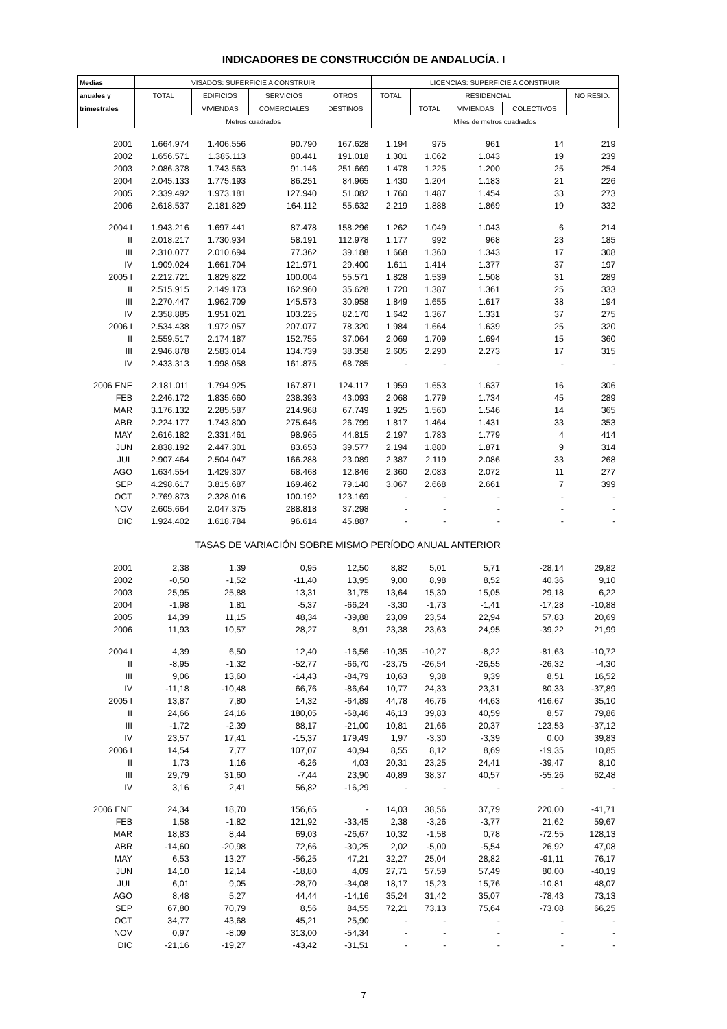INDICADORES DE CONSTRUCCIÓN DE ANDALUCÍA. I
| Medias | VISADOS: SUPERFICIE A CONSTRUIR | | | | LICENCIAS: SUPERFICIE A CONSTRUIR | | | | |
| --- | --- | --- | --- | --- | --- | --- | --- | --- | --- |
| anuales y | TOTAL | EDIFICIOS | SERVICIOS | OTROS | TOTAL | RESIDENCIAL | | | NO RESID. |
| trimestrales | | VIVIENDAS | COMERCIALES | DESTINOS | | TOTAL | VIVIENDAS | COLECTIVOS | |
| | Metros cuadrados | | | | Miles de metros cuadrados | | | | |
| 2001 | 1.664.974 | 1.406.556 | 90.790 | 167.628 | 1.194 | 975 | 961 | 14 | 219 |
| 2002 | 1.656.571 | 1.385.113 | 80.441 | 191.018 | 1.301 | 1.062 | 1.043 | 19 | 239 |
| 2003 | 2.086.378 | 1.743.563 | 91.146 | 251.669 | 1.478 | 1.225 | 1.200 | 25 | 254 |
| 2004 | 2.045.133 | 1.775.193 | 86.251 | 84.965 | 1.430 | 1.204 | 1.183 | 21 | 226 |
| 2005 | 2.339.492 | 1.973.181 | 127.940 | 51.082 | 1.760 | 1.487 | 1.454 | 33 | 273 |
| 2006 | 2.618.537 | 2.181.829 | 164.112 | 55.632 | 2.219 | 1.888 | 1.869 | 19 | 332 |
| 2004 I | 1.943.216 | 1.697.441 | 87.478 | 158.296 | 1.262 | 1.049 | 1.043 | 6 | 214 |
| II | 2.018.217 | 1.730.934 | 58.191 | 112.978 | 1.177 | 992 | 968 | 23 | 185 |
| III | 2.310.077 | 2.010.694 | 77.362 | 39.188 | 1.668 | 1.360 | 1.343 | 17 | 308 |
| IV | 1.909.024 | 1.661.704 | 121.971 | 29.400 | 1.611 | 1.414 | 1.377 | 37 | 197 |
| 2005 I | 2.212.721 | 1.829.822 | 100.004 | 55.571 | 1.828 | 1.539 | 1.508 | 31 | 289 |
| II | 2.515.915 | 2.149.173 | 162.960 | 35.628 | 1.720 | 1.387 | 1.361 | 25 | 333 |
| III | 2.270.447 | 1.962.709 | 145.573 | 30.958 | 1.849 | 1.655 | 1.617 | 38 | 194 |
| IV | 2.358.885 | 1.951.021 | 103.225 | 82.170 | 1.642 | 1.367 | 1.331 | 37 | 275 |
| 2006 I | 2.534.438 | 1.972.057 | 207.077 | 78.320 | 1.984 | 1.664 | 1.639 | 25 | 320 |
| II | 2.559.517 | 2.174.187 | 152.755 | 37.064 | 2.069 | 1.709 | 1.694 | 15 | 360 |
| III | 2.946.878 | 2.583.014 | 134.739 | 38.358 | 2.605 | 2.290 | 2.273 | 17 | 315 |
| IV | 2.433.313 | 1.998.058 | 161.875 | 68.785 | - | - | - | - | - |
| 2006 ENE | 2.181.011 | 1.794.925 | 167.871 | 124.117 | 1.959 | 1.653 | 1.637 | 16 | 306 |
| FEB | 2.246.172 | 1.835.660 | 238.393 | 43.093 | 2.068 | 1.779 | 1.734 | 45 | 289 |
| MAR | 3.176.132 | 2.285.587 | 214.968 | 67.749 | 1.925 | 1.560 | 1.546 | 14 | 365 |
| ABR | 2.224.177 | 1.743.800 | 275.646 | 26.799 | 1.817 | 1.464 | 1.431 | 33 | 353 |
| MAY | 2.616.182 | 2.331.461 | 98.965 | 44.815 | 2.197 | 1.783 | 1.779 | 4 | 414 |
| JUN | 2.838.192 | 2.447.301 | 83.653 | 39.577 | 2.194 | 1.880 | 1.871 | 9 | 314 |
| JUL | 2.907.464 | 2.504.047 | 166.288 | 23.089 | 2.387 | 2.119 | 2.086 | 33 | 268 |
| AGO | 1.634.554 | 1.429.307 | 68.468 | 12.846 | 2.360 | 2.083 | 2.072 | 11 | 277 |
| SEP | 4.298.617 | 3.815.687 | 169.462 | 79.140 | 3.067 | 2.668 | 2.661 | 7 | 399 |
| OCT | 2.769.873 | 2.328.016 | 100.192 | 123.169 | - | - | - | - | - |
| NOV | 2.605.664 | 2.047.375 | 288.818 | 37.298 | - | - | - | - | - |
| DIC | 1.924.402 | 1.618.784 | 96.614 | 45.887 | - | - | - | - | - |
| TASAS DE VARIACIÓN SOBRE MISMO PERÍODO ANUAL ANTERIOR | | | | | | | | | |
| 2001 | 2,38 | 1,39 | 0,95 | 12,50 | 8,82 | 5,01 | 5,71 | -28,14 | 29,82 |
| 2002 | -0,50 | -1,52 | -11,40 | 13,95 | 9,00 | 8,98 | 8,52 | 40,36 | 9,10 |
| 2003 | 25,95 | 25,88 | 13,31 | 31,75 | 13,64 | 15,30 | 15,05 | 29,18 | 6,22 |
| 2004 | -1,98 | 1,81 | -5,37 | -66,24 | -3,30 | -1,73 | -1,41 | -17,28 | -10,88 |
| 2005 | 14,39 | 11,15 | 48,34 | -39,88 | 23,09 | 23,54 | 22,94 | 57,83 | 20,69 |
| 2006 | 11,93 | 10,57 | 28,27 | 8,91 | 23,38 | 23,63 | 24,95 | -39,22 | 21,99 |
| 2004 I | 4,39 | 6,50 | 12,40 | -16,56 | -10,35 | -10,27 | -8,22 | -81,63 | -10,72 |
| II | -8,95 | -1,32 | -52,77 | -66,70 | -23,75 | -26,54 | -26,55 | -26,32 | -4,30 |
| III | 9,06 | 13,60 | -14,43 | -84,79 | 10,63 | 9,38 | 9,39 | 8,51 | 16,52 |
| IV | -11,18 | -10,48 | 66,76 | -86,64 | 10,77 | 24,33 | 23,31 | 80,33 | -37,89 |
| 2005 I | 13,87 | 7,80 | 14,32 | -64,89 | 44,78 | 46,76 | 44,63 | 416,67 | 35,10 |
| II | 24,66 | 24,16 | 180,05 | -68,46 | 46,13 | 39,83 | 40,59 | 8,57 | 79,86 |
| III | -1,72 | -2,39 | 88,17 | -21,00 | 10,81 | 21,66 | 20,37 | 123,53 | -37,12 |
| IV | 23,57 | 17,41 | -15,37 | 179,49 | 1,97 | -3,30 | -3,39 | 0,00 | 39,83 |
| 2006 I | 14,54 | 7,77 | 107,07 | 40,94 | 8,55 | 8,12 | 8,69 | -19,35 | 10,85 |
| II | 1,73 | 1,16 | -6,26 | 4,03 | 20,31 | 23,25 | 24,41 | -39,47 | 8,10 |
| III | 29,79 | 31,60 | -7,44 | 23,90 | 40,89 | 38,37 | 40,57 | -55,26 | 62,48 |
| IV | 3,16 | 2,41 | 56,82 | -16,29 | - | - | - | - | - |
| 2006 ENE | 24,34 | 18,70 | 156,65 | - | 14,03 | 38,56 | 37,79 | 220,00 | -41,71 |
| FEB | 1,58 | -1,82 | 121,92 | -33,45 | 2,38 | -3,26 | -3,77 | 21,62 | 59,67 |
| MAR | 18,83 | 8,44 | 69,03 | -26,67 | 10,32 | -1,58 | 0,78 | -72,55 | 128,13 |
| ABR | -14,60 | -20,98 | 72,66 | -30,25 | 2,02 | -5,00 | -5,54 | 26,92 | 47,08 |
| MAY | 6,53 | 13,27 | -56,25 | 47,21 | 32,27 | 25,04 | 28,82 | -91,11 | 76,17 |
| JUN | 14,10 | 12,14 | -18,80 | 4,09 | 27,71 | 57,59 | 57,49 | 80,00 | -40,19 |
| JUL | 6,01 | 9,05 | -28,70 | -34,08 | 18,17 | 15,23 | 15,76 | -10,81 | 48,07 |
| AGO | 8,48 | 5,27 | 44,44 | -14,16 | 35,24 | 31,42 | 35,07 | -78,43 | 73,13 |
| SEP | 67,80 | 70,79 | 8,56 | 84,55 | 72,21 | 73,13 | 75,64 | -73,08 | 66,25 |
| OCT | 34,77 | 43,68 | 45,21 | 25,90 | - | - | - | - | - |
| NOV | 0,97 | -8,09 | 313,00 | -54,34 | - | - | - | - | - |
| DIC | -21,16 | -19,27 | -43,42 | -31,51 | - | - | - | - | - |
7